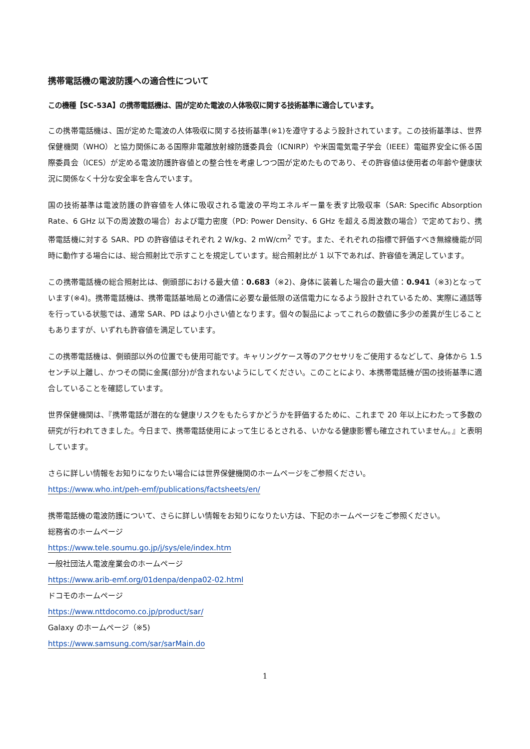携帯電話機の電波防護への適合性について
この機種【SC-53A】の携帯電話機は、国が定めた電波の人体吸収に関する技術基準に適合しています。
この携帯電話機は、国が定めた電波の人体吸収に関する技術基準(※1)を遵守するよう設計されています。この技術基準は、世界保健機関（WHO）と協力関係にある国際非電離放射線防護委員会（ICNIRP）や米国電気電子学会（IEEE）電磁界安全に係る国際委員会（ICES）が定める電波防護許容値との整合性を考慮しつつ国が定めたものであり、その許容値は使用者の年齢や健康状況に関係なく十分な安全率を含んでいます。
国の技術基準は電波防護の許容値を人体に吸収される電波の平均エネルギー量を表す比吸収率（SAR: Specific Absorption Rate、6 GHz 以下の周波数の場合）および電力密度（PD: Power Density、6 GHz を超える周波数の場合）で定めており、携帯電話機に対する SAR、PD の許容値はそれぞれ 2 W/kg、2 mW/cm<sup>2</sup> です。また、それぞれの指標で評価すべき無線機能が同時に動作する場合には、総合照射比で示すことを規定しています。総合照射比が 1 以下であれば、許容値を満足しています。
この携帯電話機の総合照射比は、側頭部における最大値：0.683（※2)、身体に装着した場合の最大値：0.941（※3)となっています(※4)。携帯電話機は、携帯電話基地局との通信に必要な最低限の送信電力になるよう設計されているため、実際に通話等を行っている状態では、通常 SAR、PD はより小さい値となります。個々の製品によってこれらの数値に多少の差異が生じることもありますが、いずれも許容値を満足しています。
この携帯電話機は、側頭部以外の位置でも使用可能です。キャリングケース等のアクセサリをご使用するなどして、身体から 1.5 センチ以上離し、かつその間に金属(部分)が含まれないようにしてください。このことにより、本携帯電話機が国の技術基準に適合していることを確認しています。
世界保健機関は、『携帯電話が潜在的な健康リスクをもたらすかどうかを評価するために、これまで 20 年以上にわたって多数の研究が行われてきました。今日まで、携帯電話使用によって生じるとされる、いかなる健康影響も確立されていません。』と表明しています。
さらに詳しい情報をお知りになりたい場合には世界保健機関のホームページをご参照ください。
https://www.who.int/peh-emf/publications/factsheets/en/
携帯電話機の電波防護について、さらに詳しい情報をお知りになりたい方は、下記のホームページをご参照ください。
総務省のホームページ
https://www.tele.soumu.go.jp/j/sys/ele/index.htm
一般社団法人電波産業会のホームページ
https://www.arib-emf.org/01denpa/denpa02-02.html
ドコモのホームページ
https://www.nttdocomo.co.jp/product/sar/
Galaxy のホームページ（※5)
https://www.samsung.com/sar/sarMain.do
1